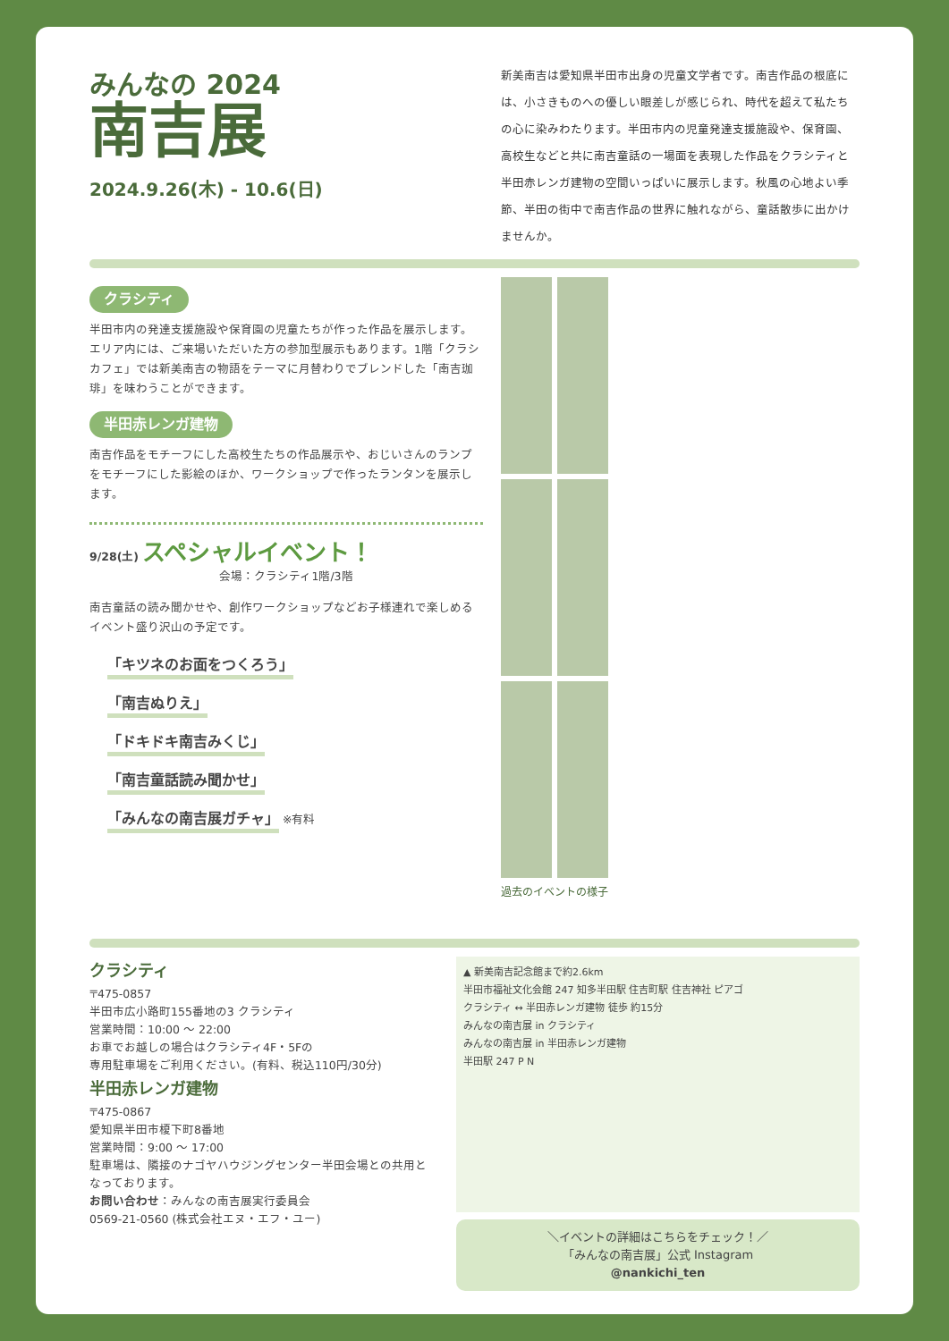みんなの 2024
南吉展
2024.9.26(木) - 10.6(日)
新美南吉は愛知県半田市出身の児童文学者です。南吉作品の根底には、小さきものへの優しい眼差しが感じられ、時代を超えて私たちの心に染みわたります。半田市内の児童発達支援施設や、保育園、高校生などと共に南吉童話の一場面を表現した作品をクラシティと半田赤レンガ建物の空間いっぱいに展示します。秋風の心地よい季節、半田の街中で南吉作品の世界に触れながら、童話散歩に出かけませんか。
クラシティ
半田市内の発達支援施設や保育園の児童たちが作った作品を展示します。エリア内には、ご来場いただいた方の参加型展示もあります。1階「クラシカフェ」では新美南吉の物語をテーマに月替わりでブレンドした「南吉珈琲」を味わうことができます。
半田赤レンガ建物
南吉作品をモチーフにした高校生たちの作品展示や、おじいさんのランプをモチーフにした影絵のほか、ワークショップで作ったランタンを展示します。
9/28(土) スペシャルイベント！
会場：クラシティ1階/3階
南吉童話の読み聞かせや、創作ワークショップなどお子様連れで楽しめるイベント盛り沢山の予定です。
「キツネのお面をつくろう」
「南吉ぬりえ」
「ドキドキ南吉みくじ」
「南吉童話読み聞かせ」
「みんなの南吉展ガチャ」
※有料
過去のイベントの様子
クラシティ
〒475-0857
半田市広小路町155番地の3 クラシティ
営業時間：10:00 〜 22:00
お車でお越しの場合はクラシティ4F・5Fの
専用駐車場をご利用ください。(有料、税込110円/30分)
半田赤レンガ建物
〒475-0867
愛知県半田市榎下町8番地
営業時間：9:00 〜 17:00
駐車場は、隣接のナゴヤハウジングセンター半田会場との共用となっております。
お問い合わせ：みんなの南吉展実行委員会
0569-21-0560 (株式会社エヌ・エフ・ユー)
▲ 新美南吉記念館まで約2.6km
半田市福祉文化会館 247 知多半田駅 住吉町駅 住吉神社 ピアゴ
クラシティ ↔ 半田赤レンガ建物 徒歩 約15分
みんなの南吉展 in クラシティ
みんなの南吉展 in 半田赤レンガ建物
半田駅 247 P N
＼イベントの詳細はこちらをチェック！／
「みんなの南吉展」公式 Instagram
@nankichi_ten